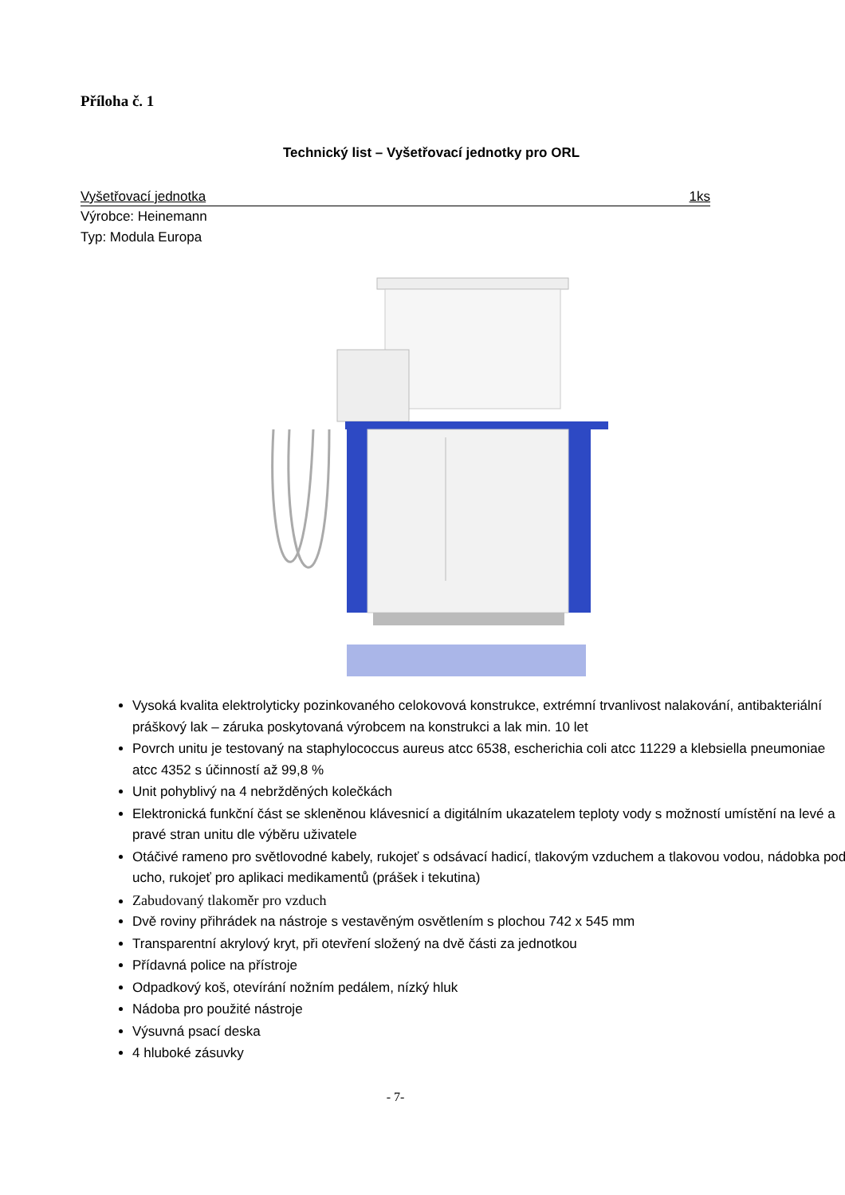Příloha č. 1
Technický list – Vyšetřovací jednotky pro ORL
Vyšetřovací jednotka 1ks
Výrobce: Heinemann
Typ: Modula Europa
Vysoká kvalita elektrolyticky pozinkovaného celokovová konstrukce, extrémní trvanlivost nalakování, antibakteriální práškový lak – záruka poskytovaná výrobcem na konstrukci a lak min. 10 let
Povrch unitu je testovaný na staphylococcus aureus atcc 6538, escherichia coli atcc 11229 a klebsiella pneumoniae atcc 4352 s účinností až 99,8 %
Unit pohyblivý na 4 nebržděných kolečkách
Elektronická funkční část se skleněnou klávesnicí a digitálním ukazatelem teploty vody s možností umístění na levé a pravé stran unitu dle výběru uživatele
Otáčivé rameno pro světlovodné kabely, rukojeť s odsávací hadicí, tlakovým vzduchem a tlakovou vodou, nádobka pod ucho, rukojeť pro aplikaci medikamentů (prášek i tekutina)
Zabudovaný tlakoměr pro vzduch
Dvě roviny přihrádek na nástroje s vestavěným osvětlením s plochou 742 x 545 mm
Transparentní akrylový kryt, při otevření složený na dvě části za jednotkou
Přídavná police na přístroje
Odpadkový koš, otevírání nožním pedálem, nízký hluk
Nádoba pro použité nástroje
Výsuvná psací deska
4 hluboké zásuvky
- 7-